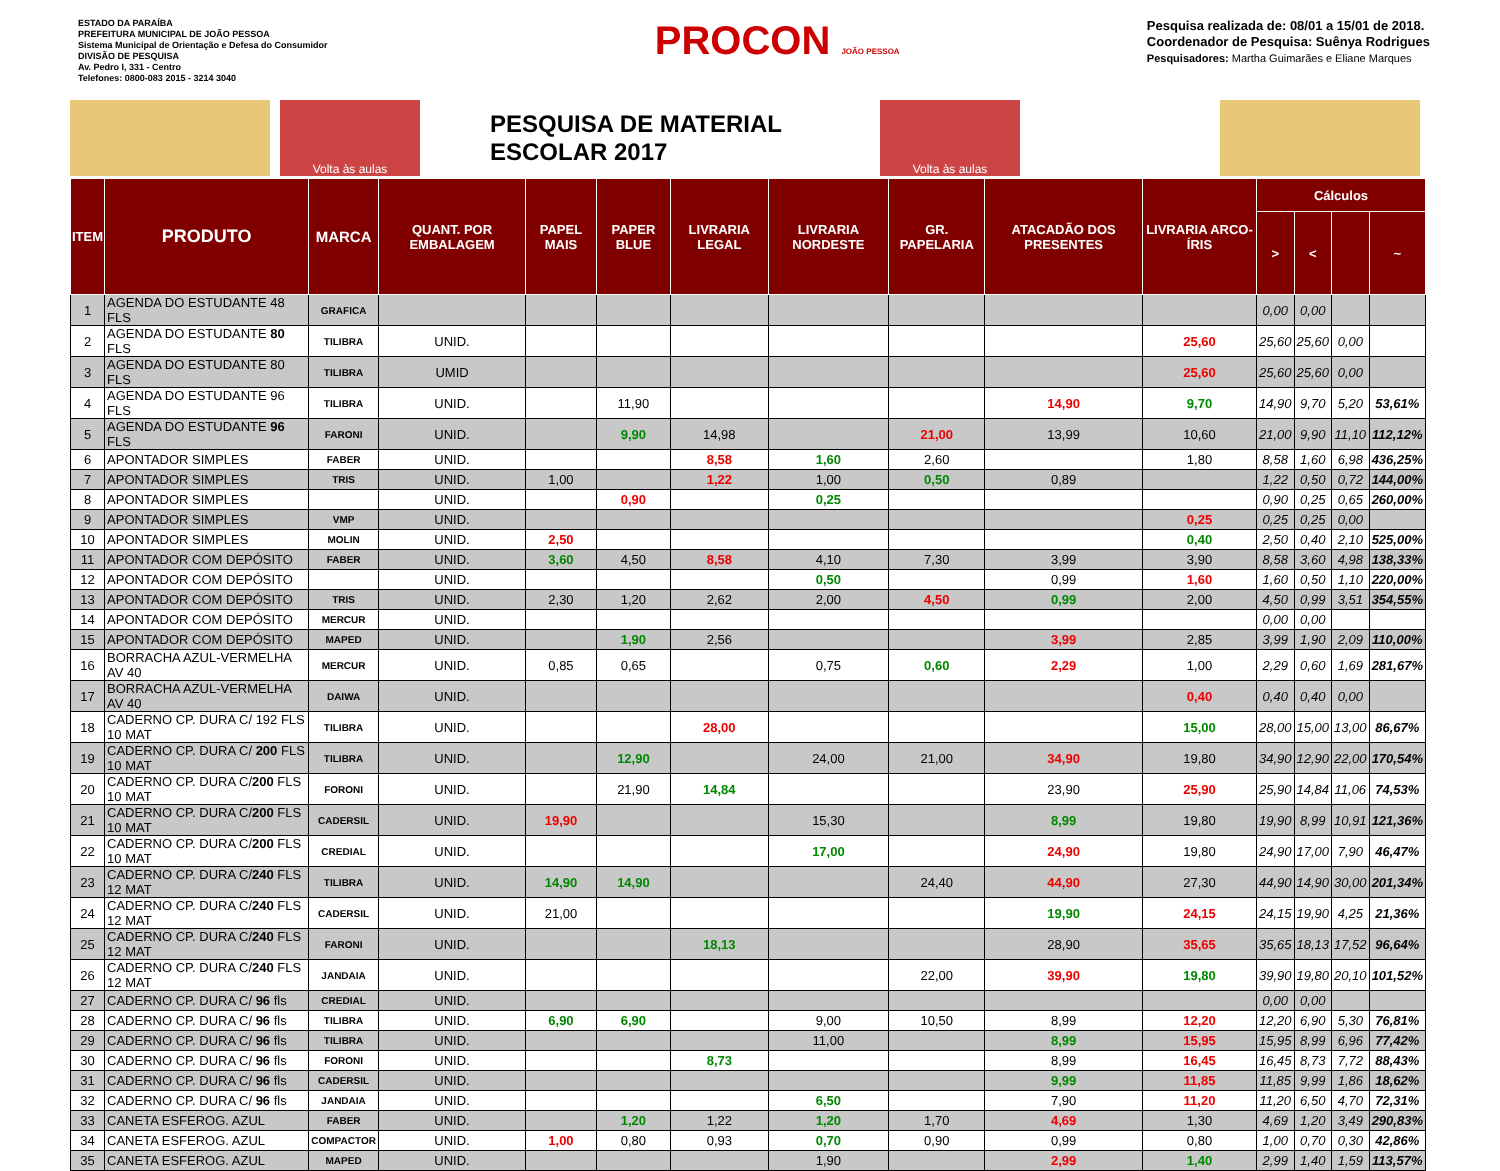ESTADO DA PARAÍBA
PREFEITURA MUNICIPAL DE JOÃO PESSOA
Sistema Municipal de Orientação e Defesa do Consumidor
DIVISÃO DE PESQUISA
Av. Pedro I, 331 - Centro
Telefones: 0800-083 2015 - 3214 3040
PROCON JOÃO PESSOA
Pesquisa realizada de: 08/01 a 15/01 de 2018.
Coordenador de Pesquisa: Suênya Rodrigues
Pesquisadores: Martha Guimarães e Eliane Marques
Volta às aulas
PESQUISA DE MATERIAL ESCOLAR 2017
Volta às aulas
| ITEM | PRODUTO | MARCA | QUANT. POR EMBALAGEM | PAPEL MAIS | PAPER BLUE | LIVRARIA LEGAL | LIVRARIA NORDESTE | GR. PAPELARIA | ATACADÃO DOS PRESENTES | LIVRARIA ARCO-ÍRIS | Cálculos | | | |
| --- | --- | --- | --- | --- | --- | --- | --- | --- | --- | --- | --- | --- | --- | --- |
| | | | | | | | | | | | > | < | | ~ |
| 1 | AGENDA DO ESTUDANTE 48 FLS | GRAFICA | | | | | | | | | 0,00 | 0,00 | | |
| 2 | AGENDA DO ESTUDANTE 80 FLS | TILIBRA | UNID. | | | | | | | 25,60 | 25,60 | 25,60 | 0,00 | |
| 3 | AGENDA DO ESTUDANTE 80 FLS | TILIBRA | UMID | | | | | | | 25,60 | 25,60 | 25,60 | 0,00 | |
| 4 | AGENDA DO ESTUDANTE 96 FLS | TILIBRA | UNID. | | 11,90 | | | | 14,90 | 9,70 | 14,90 | 9,70 | 5,20 | 53,61% |
| 5 | AGENDA DO ESTUDANTE 96 FLS | FARONI | UNID. | | 9,90 | 14,98 | | 21,00 | 13,99 | 10,60 | 21,00 | 9,90 | 11,10 | 112,12% |
| 6 | APONTADOR SIMPLES | FABER | UNID. | | | 8,58 | 1,60 | 2,60 | | 1,80 | 8,58 | 1,60 | 6,98 | 436,25% |
| 7 | APONTADOR SIMPLES | TRIS | UNID. | 1,00 | | 1,22 | 1,00 | 0,50 | 0,89 | | 1,22 | 0,50 | 0,72 | 144,00% |
| 8 | APONTADOR SIMPLES | | UNID. | | 0,90 | | 0,25 | | | | 0,90 | 0,25 | 0,65 | 260,00% |
| 9 | APONTADOR SIMPLES | VMP | UNID. | | | | | | | 0,25 | 0,25 | 0,25 | 0,00 | |
| 10 | APONTADOR SIMPLES | MOLIN | UNID. | 2,50 | | | | | | 0,40 | 2,50 | 0,40 | 2,10 | 525,00% |
| 11 | APONTADOR COM DEPÓSITO | FABER | UNID. | 3,60 | 4,50 | 8,58 | 4,10 | 7,30 | 3,99 | 3,90 | 8,58 | 3,60 | 4,98 | 138,33% |
| 12 | APONTADOR COM DEPÓSITO | | UNID. | | | | 0,50 | | 0,99 | 1,60 | 1,60 | 0,50 | 1,10 | 220,00% |
| 13 | APONTADOR COM DEPÓSITO | TRIS | UNID. | 2,30 | 1,20 | 2,62 | 2,00 | 4,50 | 0,99 | 2,00 | 4,50 | 0,99 | 3,51 | 354,55% |
| 14 | APONTADOR COM DEPÓSITO | MERCUR | UNID. | | | | | | | | 0,00 | 0,00 | | |
| 15 | APONTADOR COM DEPÓSITO | MAPED | UNID. | | 1,90 | 2,56 | | | 3,99 | 2,85 | 3,99 | 1,90 | 2,09 | 110,00% |
| 16 | BORRACHA AZUL-VERMELHA AV 40 | MERCUR | UNID. | 0,85 | 0,65 | | 0,75 | 0,60 | 2,29 | 1,00 | 2,29 | 0,60 | 1,69 | 281,67% |
| 17 | BORRACHA AZUL-VERMELHA AV 40 | DAIWA | UNID. | | | | | | | 0,40 | 0,40 | 0,40 | 0,00 | |
| 18 | CADERNO CP. DURA C/ 192 FLS 10 MAT | TILIBRA | UNID. | | | 28,00 | | | | 15,00 | 28,00 | 15,00 | 13,00 | 86,67% |
| 19 | CADERNO CP. DURA C/ 200 FLS 10 MAT | TILIBRA | UNID. | | 12,90 | | 24,00 | 21,00 | 34,90 | 19,80 | 34,90 | 12,90 | 22,00 | 170,54% |
| 20 | CADERNO CP. DURA C/ 200 FLS 10 MAT | FORONI | UNID. | | 21,90 | 14,84 | | | 23,90 | 25,90 | 25,90 | 14,84 | 11,06 | 74,53% |
| 21 | CADERNO CP. DURA C/ 200 FLS 10 MAT | CADERSIL | UNID. | 19,90 | | | 15,30 | | 8,99 | 19,80 | 19,90 | 8,99 | 10,91 | 121,36% |
| 22 | CADERNO CP. DURA C/ 200 FLS 10 MAT | CREDIAL | UNID. | | | | 17,00 | | 24,90 | 19,80 | 24,90 | 17,00 | 7,90 | 46,47% |
| 23 | CADERNO CP. DURA C/ 240 FLS 12 MAT | TILIBRA | UNID. | 14,90 | 14,90 | | | 24,40 | 44,90 | 27,30 | 44,90 | 14,90 | 30,00 | 201,34% |
| 24 | CADERNO CP. DURA C/ 240 FLS 12 MAT | CADERSIL | UNID. | 21,00 | | | | | 19,90 | 24,15 | 24,15 | 19,90 | 4,25 | 21,36% |
| 25 | CADERNO CP. DURA C/ 240 FLS 12 MAT | FARONI | UNID. | | | 18,13 | | | 28,90 | 35,65 | 35,65 | 18,13 | 17,52 | 96,64% |
| 26 | CADERNO CP. DURA C/ 240 FLS 12 MAT | JANDAIA | UNID. | | | | | 22,00 | 39,90 | 19,80 | 39,90 | 19,80 | 20,10 | 101,52% |
| 27 | CADERNO CP. DURA C/ 96 fls | CREDIAL | UNID. | | | | | | | | 0,00 | 0,00 | | |
| 28 | CADERNO CP. DURA C/ 96 fls | TILIBRA | UNID. | 6,90 | 6,90 | | 9,00 | 10,50 | 8,99 | 12,20 | 12,20 | 6,90 | 5,30 | 76,81% |
| 29 | CADERNO CP. DURA C/ 96 fls | TILIBRA | UNID. | | | | 11,00 | | 8,99 | 15,95 | 15,95 | 8,99 | 6,96 | 77,42% |
| 30 | CADERNO CP. DURA C/ 96 fls | FORONI | UNID. | | | 8,73 | | | 8,99 | 16,45 | 16,45 | 8,73 | 7,72 | 88,43% |
| 31 | CADERNO CP. DURA C/ 96 fls | CADERSIL | UNID. | | | | | | 9,99 | 11,85 | 11,85 | 9,99 | 1,86 | 18,62% |
| 32 | CADERNO CP. DURA C/ 96 fls | JANDAIA | UNID. | | | | 6,50 | | 7,90 | 11,20 | 11,20 | 6,50 | 4,70 | 72,31% |
| 33 | CANETA ESFEROG. AZUL | FABER | UNID. | | 1,20 | 1,22 | 1,20 | 1,70 | 4,69 | 1,30 | 4,69 | 1,20 | 3,49 | 290,83% |
| 34 | CANETA ESFEROG. AZUL | COMPACTOR | UNID. | 1,00 | 0,80 | 0,93 | 0,70 | 0,90 | 0,99 | 0,80 | 1,00 | 0,70 | 0,30 | 42,86% |
| 35 | CANETA ESFEROG. AZUL | MAPED | UNID. | | | | 1,90 | | 2,99 | 1,40 | 2,99 | 1,40 | 1,59 | 113,57% |